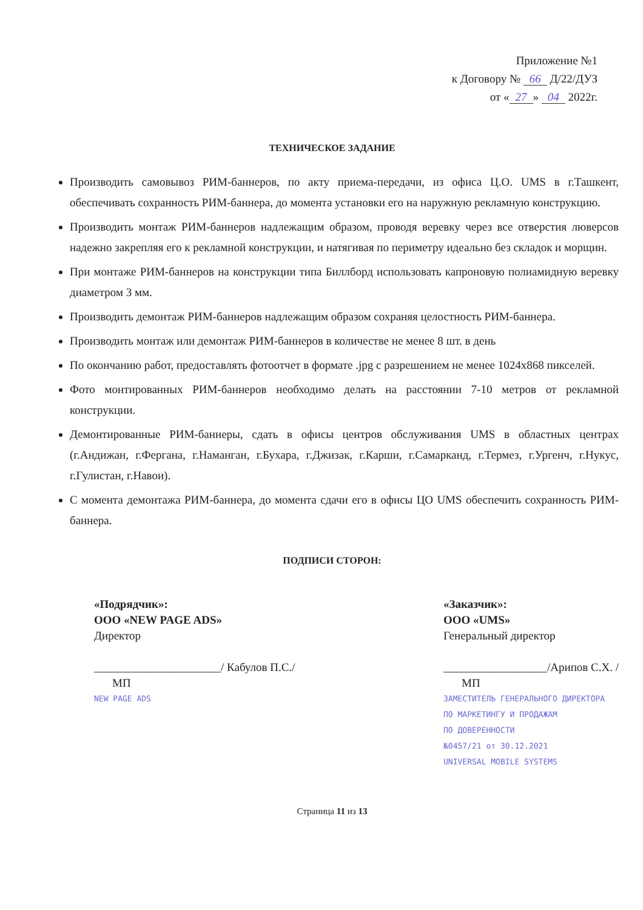Приложение №1
к Договору № 66 Д/22/ДУЗ
от « 27 » 04 2022г.
ТЕХНИЧЕСКОЕ ЗАДАНИЕ
Производить самовывоз РИМ-баннеров, по акту приема-передачи, из офиса Ц.О. UMS в г.Ташкент, обеспечивать сохранность РИМ-баннера, до момента установки его на наружную рекламную конструкцию.
Производить монтаж РИМ-баннеров надлежащим образом, проводя веревку через все отверстия люверсов надежно закрепляя его к рекламной конструкции, и натягивая по периметру идеально без складок и морщин.
При монтаже РИМ-баннеров на конструкции типа Биллборд использовать капроновую полиамидную веревку диаметром 3 мм.
Производить демонтаж РИМ-баннеров надлежащим образом сохраняя целостность РИМ-баннера.
Производить монтаж или демонтаж РИМ-баннеров в количестве не менее 8 шт. в день
По окончанию работ, предоставлять фотоотчет в формате .jpg с разрешением не менее 1024x868 пикселей.
Фото монтированных РИМ-баннеров необходимо делать на расстоянии 7-10 метров от рекламной конструкции.
Демонтированные РИМ-баннеры, сдать в офисы центров обслуживания UMS в областных центрах (г.Андижан, г.Фергана, г.Наманган, г.Бухара, г.Джизак, г.Карши, г.Самарканд, г.Термез, г.Ургенч, г.Нукус, г.Гулистан, г.Навои).
С момента демонтажа РИМ-баннера, до момента сдачи его в офисы ЦО UMS обеспечить сохранность РИМ-баннера.
ПОДПИСИ СТОРОН:
«Подрядчик»:
ООО «NEW PAGE ADS»
Директор
______________________/ Кабулов П.С./
МП
NEW PAGE ADS
«Заказчик»:
ООО «UMS»
Генеральный директор
__________________/Арипов С.Х. /
МП
ЗАМЕСТИТЕЛЬ ГЕНЕРАЛЬНОГО ДИРЕКТОРА
ПО МАРКЕТИНГУ И ПРОДАЖАМ
ПО ДОВЕРЕННОСТИ
№0457/21 от 30.12.2021
UNIVERSAL MOBILE SYSTEMS
Страница 11 из 13